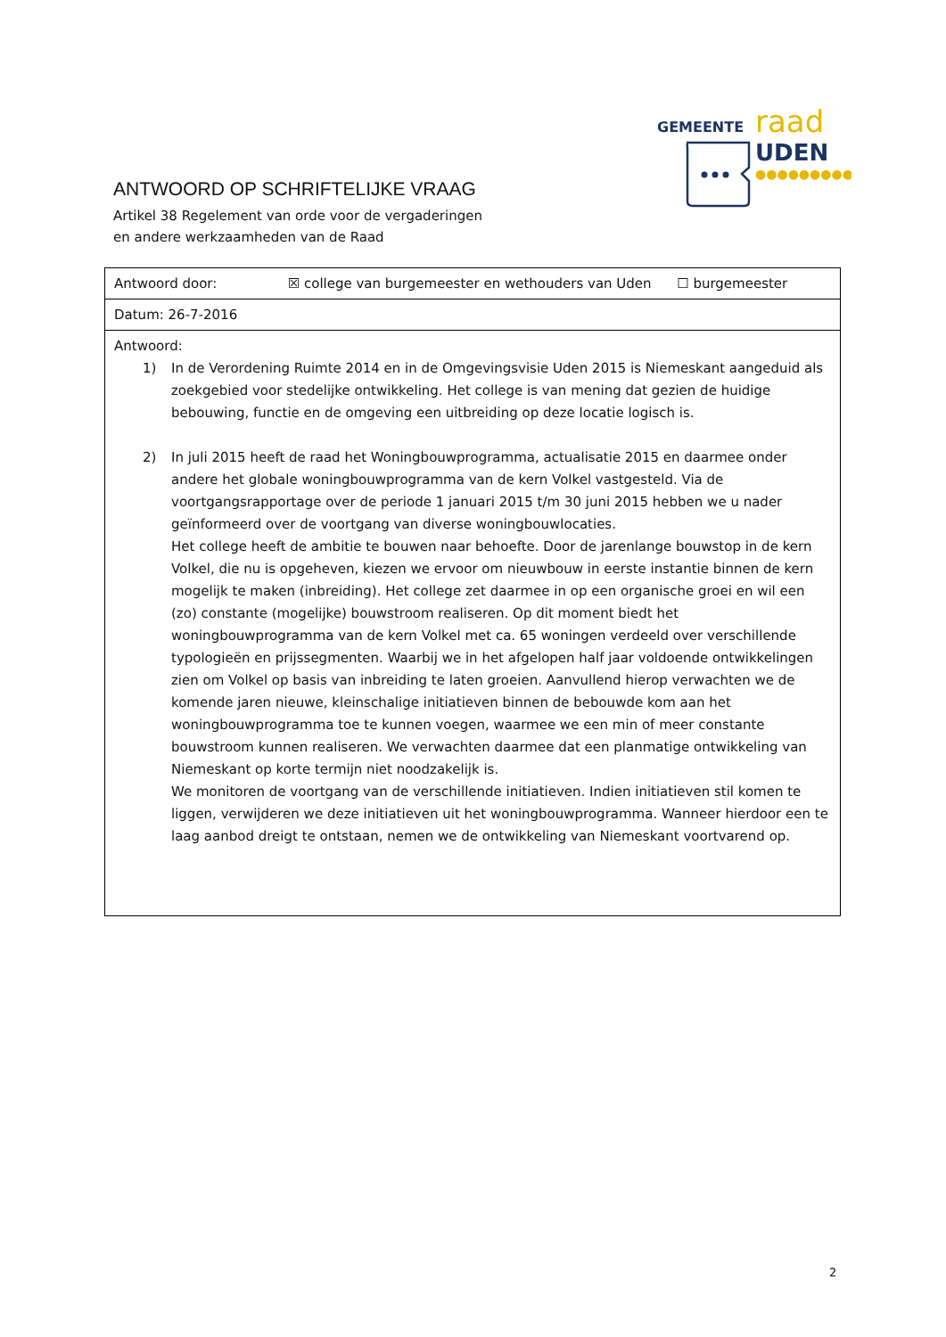GEMEENTE
raad
UDEN
●●●●●●●●●●
ANTWOORD OP SCHRIFTELIJKE VRAAG
Artikel 38 Regelement van orde voor de vergaderingen
en andere werkzaamheden van de Raad
| Antwoord door: ☒ college van burgemeester en wethouders van Uden ☐ burgemeester |
| Datum: 26-7-2016 |
| Antwoord: 1) In de Verordening Ruimte 2014 en in de Omgevingsvisie Uden 2015 is Niemeskant aangeduid als zoekgebied voor stedelijke ontwikkeling. Het college is van mening dat gezien de huidige bebouwing, functie en de omgeving een uitbreiding op deze locatie logisch is. 2) In juli 2015 heeft de raad het Woningbouwprogramma, actualisatie 2015 en daarmee onder andere het globale woningbouwprogramma van de kern Volkel vastgesteld. Via de voortgangsrapportage over de periode 1 januari 2015 t/m 30 juni 2015 hebben we u nader geïnformeerd over de voortgang van diverse woningbouwlocaties. Het college heeft de ambitie te bouwen naar behoefte. Door de jarenlange bouwstop in de kern Volkel, die nu is opgeheven, kiezen we ervoor om nieuwbouw in eerste instantie binnen de kern mogelijk te maken (inbreiding). Het college zet daarmee in op een organische groei en wil een (zo) constante (mogelijke) bouwstroom realiseren. Op dit moment biedt het woningbouwprogramma van de kern Volkel met ca. 65 woningen verdeeld over verschillende typologieën en prijssegmenten. Waarbij we in het afgelopen half jaar voldoende ontwikkelingen zien om Volkel op basis van inbreiding te laten groeien. Aanvullend hierop verwachten we de komende jaren nieuwe, kleinschalige initiatieven binnen de bebouwde kom aan het woningbouwprogramma toe te kunnen voegen, waarmee we een min of meer constante bouwstroom kunnen realiseren. We verwachten daarmee dat een planmatige ontwikkeling van Niemeskant op korte termijn niet noodzakelijk is. We monitoren de voortgang van de verschillende initiatieven. Indien initiatieven stil komen te liggen, verwijderen we deze initiatieven uit het woningbouwprogramma. Wanneer hierdoor een te laag aanbod dreigt te ontstaan, nemen we de ontwikkeling van Niemeskant voortvarend op. |
2